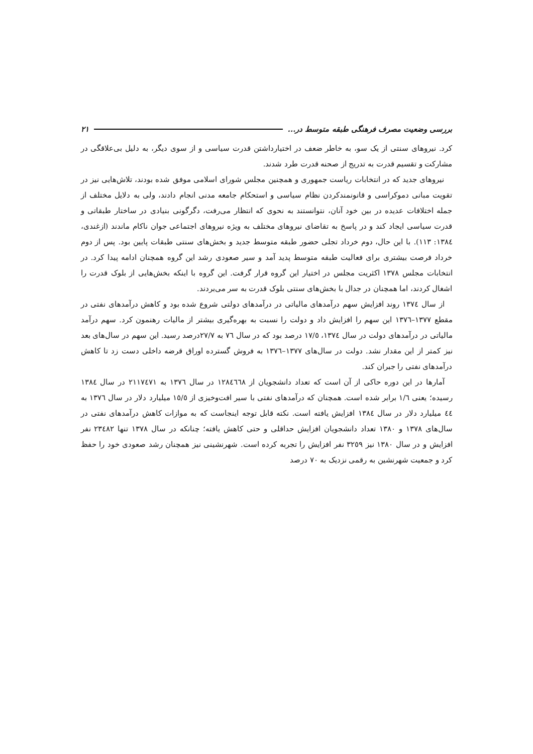بررسی وضعیت مصرف فرهنگی طبقه متوسط در... ۲۱
کرد. نیروهای سنتی از یک سو، به خاطر ضعف در اختیارداشتن قدرت سیاسی و از سوی دیگر، به دلیل بی‌علاقگی در مشارکت و تقسیم قدرت به تدریج از صحنه قدرت طرد شدند.
نیروهای جدید که در انتخابات ریاست جمهوری و همچنین مجلس شورای اسلامی موفق شده بودند، تلاش‌هایی نیز در تقویت مبانی دموکراسی و قانونمندکردن نظام سیاسی و استحکام جامعه مدنی انجام دادند، ولی به دلایل مختلف از جمله اختلافات عدیده در بین خود آنان، نتوانستند به نحوی که انتظار می‌رفت، دگرگونی بنیادی در ساختار طبقاتی و قدرت سیاسی ایجاد کند و در پاسخ به تقاضای نیروهای مختلف به ویژه نیروهای اجتماعی جوان ناکام ماندند (ازغندی، ١٣٨٤: ١١٣). با این حال، دوم خرداد تجلی حضور طبقه متوسط جدید و بخش‌های سنتی طبقات پایین بود. پس از دوم خرداد فرصت بیشتری برای فعالیت طبقه متوسط پدید آمد و سیر صعودی رشد این گروه همچنان ادامه پیدا کرد. در انتخابات مجلس ١٣٧٨ اکثریت مجلس در اختیار این گروه قرار گرفت. این گروه با اینکه بخش‌هایی از بلوک قدرت را اشغال کردند، اما همچنان در جدال با بخش‌های سنتی بلوک قدرت به سر می‌بردند.
از سال ١٣٧٤ روند افزایش سهم درآمدهای مالیاتی در درآمدهای دولتی شروع شده بود و کاهش درآمدهای نفتی در مقطع ١٣٧٧–١٣٧٦ این سهم را افزایش داد و دولت را نسبت به بهره‌گیری بیشتر از مالیات رهنمون کرد. سهم درآمد مالیاتی در درآمدهای دولت در سال ١٣٧٤، ١٧/٥ درصد بود که در سال ٧٦ به ٢٧/٧درصد رسید. این سهم در سال‌های بعد نیز کمتر از این مقدار نشد. دولت در سال‌های ١٣٧٧–١٣٧٦ به فروش گسترده اوراق قرضه داخلی دست زد تا کاهش درآمدهای نفتی را جبران کند.
آمارها در این دوره حاکی از آن است که تعداد دانشجویان از ١٢٨٤٦٦٨ در سال ١٣٧٦ به ٢١١٧٤٧١ در سال ١٣٨٤ رسیده؛ یعنی ١/٦ برابر شده است. همچنان که درآمدهای نفتی با سیر افت‌وخیزی از ١٥/٥ میلیارد دلار در سال ١٣٧٦ به ٤٤ میلیارد دلار در سال ١٣٨٤ افزایش یافته است. نکته قابل توجه اینجاست که به موازات کاهش درآمدهای نفتی در سال‌های ١٣٧٨ و ١٣٨٠ تعداد دانشجویان افزایش حداقلی و حتی کاهش یافته؛ چنانکه در سال ١٣٧٨ تنها ٢٣٤٨٢ نفر افزایش و در سال ١٣٨٠ نیز ٣٢٥٩ نفر افزایش را تجربه کرده است. شهرنشینی نیز همچنان رشد صعودی خود را حفظ کرد و جمعیت شهرنشین به رقمی نزدیک به ٧٠ درصد